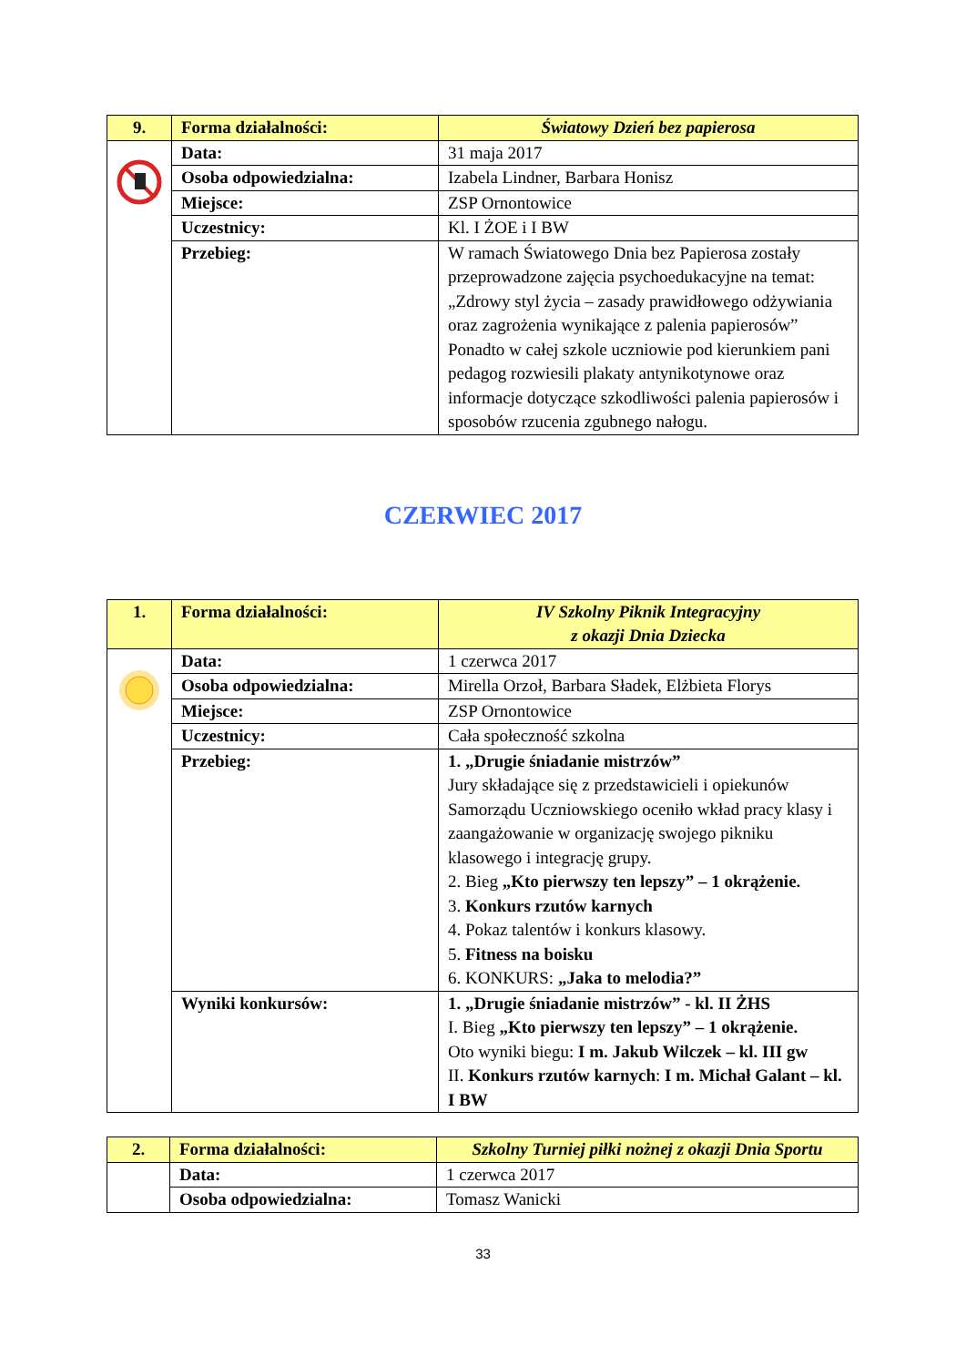| 9. | Forma działalności: | Światowy Dzień bez papierosa |
| | Data: | 31 maja 2017 |
| | Osoba odpowiedzialna: | Izabela Lindner, Barbara Honisz |
| | Miejsce: | ZSP Ornontowice |
| | Uczestnicy: | Kl. I ŻOE i I BW |
| | Przebieg: | W ramach Światowego Dnia bez Papierosa zostały przeprowadzone zajęcia psychoedukacyjne na temat: „Zdrowy styl życia – zasady prawidłowego odżywiania oraz zagrożenia wynikające z palenia papierosów” Ponadto w całej szkole uczniowie pod kierunkiem pani pedagog rozwiesili plakaty antynikotynowe oraz informacje dotyczące szkodliwości palenia papierosów i sposobów rzucenia zgubnego nałogu. |
CZERWIEC 2017
| 1. | Forma działalności: | IV Szkolny Piknik Integracyjny z okazji Dnia Dziecka |
| | Data: | 1 czerwca 2017 |
| | Osoba odpowiedzialna: | Mirella Orzoł, Barbara Sładek, Elżbieta Florys |
| | Miejsce: | ZSP Ornontowice |
| | Uczestnicy: | Cała społeczność szkolna |
| | Przebieg: | 1. „Drugie śniadanie mistrzów” Jury składające się z przedstawicieli i opiekunów Samorządu Uczniowskiego oceniło wkład pracy klasy i zaangażowanie w organizację swojego pikniku klasowego i integrację grupy. 2. Bieg „Kto pierwszy ten lepszy” – 1 okrążenie. 3. Konkurs rzutów karnych 4. Pokaz talentów i konkurs klasowy. 5. Fitness na boisku 6. KONKURS: „Jaka to melodia?” |
| | Wyniki konkursów: | 1. „Drugie śniadanie mistrzów” - kl. II ŻHS I. Bieg „Kto pierwszy ten lepszy” – 1 okrążenie. Oto wyniki biegu: I m. Jakub Wilczek – kl. III gw II. Konkurs rzutów karnych : I m. Michał Galant – kl. I BW |
| 2. | Forma działalności: | Szkolny Turniej piłki nożnej z okazji Dnia Sportu |
| | Data: | 1 czerwca 2017 |
| | Osoba odpowiedzialna: | Tomasz Wanicki |
33